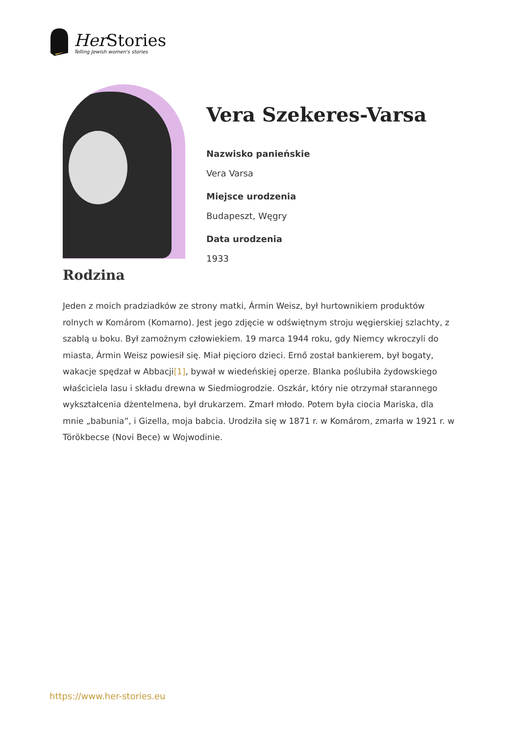Her Stories
Telling Jewish women's stories
Vera Szekeres-Varsa
Nazwisko panieńskie
Vera Varsa
Miejsce urodzenia
Budapeszt, Węgry
Data urodzenia
1933
Rodzina
Jeden z moich pradziadków ze strony matki, Ármin Weisz, był hurtownikiem produktów rolnych w Komárom (Komarno). Jest jego zdjęcie w odświętnym stroju węgierskiej szlachty, z szablą u boku. Był zamożnym człowiekiem. 19 marca 1944 roku, gdy Niemcy wkroczyli do miasta, Ármin Weisz powiesił się. Miał pięcioro dzieci. Ernő został bankierem, był bogaty, wakacje spędzał w Abbacji[1], bywał w wiedeńskiej operze. Blanka poślubiła żydowskiego właściciela lasu i składu drewna w Siedmiogrodzie. Oszkár, który nie otrzymał starannego wykształcenia dżentelmena, był drukarzem. Zmarł młodo. Potem była ciocia Mariska, dla mnie „babunia”, i Gizella, moja babcia. Urodziła się w 1871 r. w Komárom, zmarła w 1921 r. w Törökbecse (Novi Bece) w Wojwodinie.
https://www.her-stories.eu